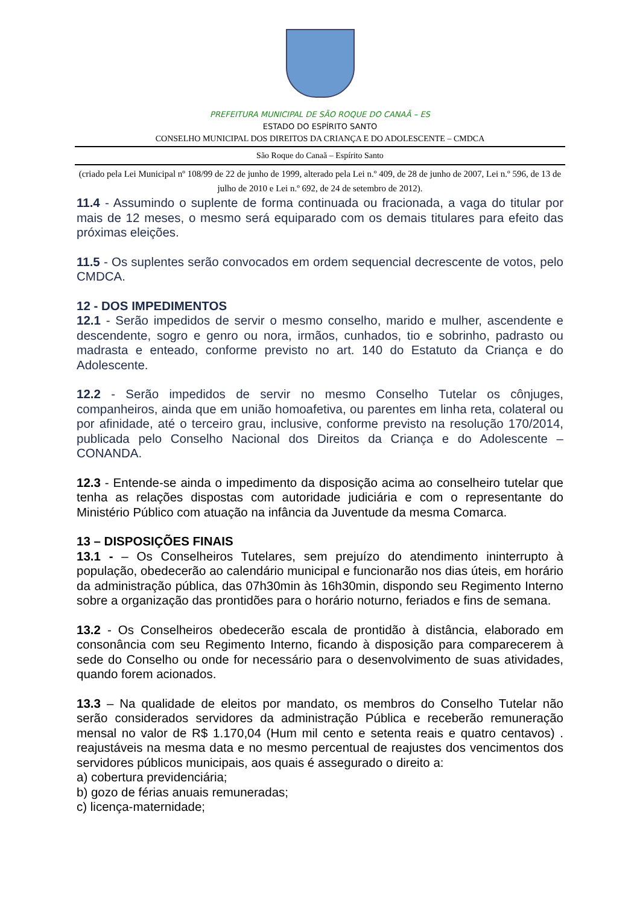PREFEITURA MUNICIPAL DE SÃO ROQUE DO CANAÃ – ES
ESTADO DO ESPÍRITO SANTO
CONSELHO MUNICIPAL DOS DIREITOS DA CRIANÇA E DO ADOLESCENTE – CMDCA
São Roque do Canaã – Espírito Santo
(criado pela Lei Municipal nº 108/99 de 22 de junho de 1999, alterado pela Lei n.º 409, de 28 de junho de 2007, Lei n.º 596, de 13 de julho de 2010 e Lei n.º 692, de 24 de setembro de 2012).
11.4 - Assumindo o suplente de forma continuada ou fracionada, a vaga do titular por mais de 12 meses, o mesmo será equiparado com os demais titulares para efeito das próximas eleições.
11.5 - Os suplentes serão convocados em ordem sequencial decrescente de votos, pelo CMDCA.
12 - DOS IMPEDIMENTOS
12.1 - Serão impedidos de servir o mesmo conselho, marido e mulher, ascendente e descendente, sogro e genro ou nora, irmãos, cunhados, tio e sobrinho, padrasto ou madrasta e enteado, conforme previsto no art. 140 do Estatuto da Criança e do Adolescente.
12.2 - Serão impedidos de servir no mesmo Conselho Tutelar os cônjuges, companheiros, ainda que em união homoafetiva, ou parentes em linha reta, colateral ou por afinidade, até o terceiro grau, inclusive, conforme previsto na resolução 170/2014, publicada pelo Conselho Nacional dos Direitos da Criança e do Adolescente – CONANDA.
12.3 - Entende-se ainda o impedimento da disposição acima ao conselheiro tutelar que tenha as relações dispostas com autoridade judiciária e com o representante do Ministério Público com atuação na infância da Juventude da mesma Comarca.
13 – DISPOSIÇÕES FINAIS
13.1 - – Os Conselheiros Tutelares, sem prejuízo do atendimento ininterrupto à população, obedecerão ao calendário municipal e funcionarão nos dias úteis, em horário da administração pública, das 07h30min às 16h30min, dispondo seu Regimento Interno sobre a organização das prontidões para o horário noturno, feriados e fins de semana.
13.2 - Os Conselheiros obedecerão escala de prontidão à distância, elaborado em consonância com seu Regimento Interno, ficando à disposição para comparecerem à sede do Conselho ou onde for necessário para o desenvolvimento de suas atividades, quando forem acionados.
13.3 – Na qualidade de eleitos por mandato, os membros do Conselho Tutelar não serão considerados servidores da administração Pública e receberão remuneração mensal no valor de R$ 1.170,04 (Hum mil cento e setenta reais e quatro centavos) . reajustáveis na mesma data e no mesmo percentual de reajustes dos vencimentos dos servidores públicos municipais, aos quais é assegurado o direito a:
a) cobertura previdenciária;
b) gozo de férias anuais remuneradas;
c) licença-maternidade;